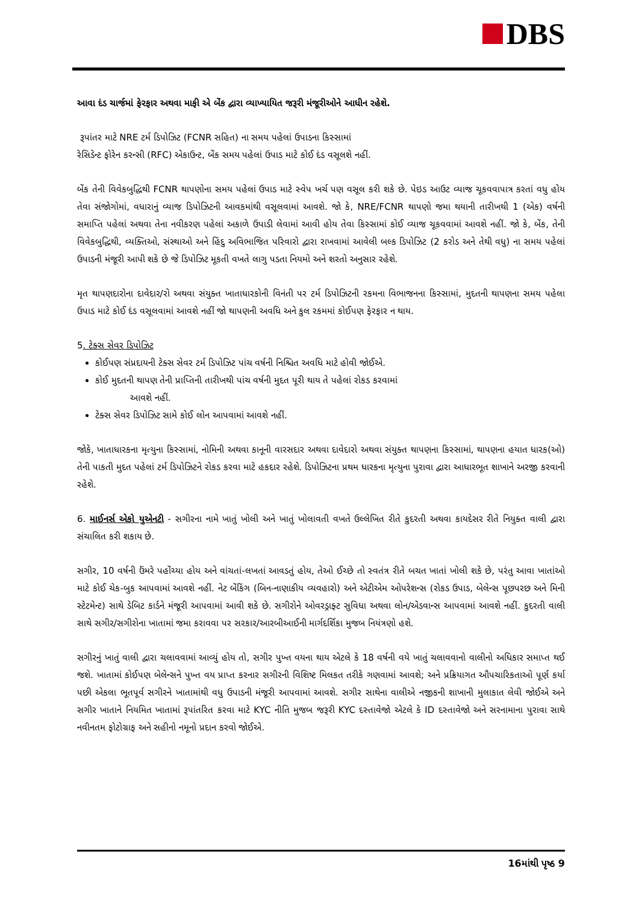DBS
આવા દંડ ચાર્જમાં ફેરફાર અથવા માફી એ બેંક દ્વારા વ્યાખ્યાયિત જરૂરી મંજૂરીઓને આધીન રહેશે.
રૂપાંતર માટે NRE ટર્મ ડિપોઝિટ (FCNR સહિત) ના સમય પહેલાં ઉપાડના કિસ્સામાં
રેસિડેન્ટ ફોરેન કરન્સી (RFC) એકાઉન્ટ, બેંક સમય પહેલાં ઉપાડ માટે કોઈ દંડ વસૂલશે નહીં.
બેંક તેની વિવેકબુદ્ધિથી FCNR થાપણોના સમય પહેલાં ઉપાડ માટે સ્વેપ ખર્ચ પણ વસૂલ કરી શકે છે. પેઇડ આઉટ વ્યાજ ચૂકવવાપાત્ર કરતાં વધુ હોય તેવા સંજોગોમાં, વધારાનું વ્યાજ ડિપોઝિટની આવકમાંથી વસૂલવામાં આવશે. જો કે, NRE/FCNR થાપણો જમા થયાની તારીખથી 1 (એક) વર્ષની સમાપ્તિ પહેલાં અથવા તેના નવીકરણ પહેલાં અકાળે ઉપાડી લેવામાં આવી હોય તેવા કિસ્સામાં કોઈ વ્યાજ ચૂકવવામાં આવશે નહીં. જો કે, બેંક, તેની વિવેકબુદ્ધિથી, વ્યક્તિઓ, સંસ્થાઓ અને હિંદુ અવિભાજિત પરિવારો દ્વારા રાખવામાં આવેલી બલ્ક ડિપોઝિટ (2 કરોડ અને તેથી વધુ) ના સમય પહેલાં ઉપાડની મંજૂરી આપી શકે છે જે ડિપોઝિટ મૂકતી વખતે લાગુ પડતા નિયમો અને શરતો અનુસાર રહેશે.
મૃત થાપણદારોના દાવેદાર/રો અથવા સંયુક્ત ખાતાધારકોની વિનંતી પર ટર્મ ડિપોઝિટની રકમના વિભાજનના કિસ્સામાં, મુદતની થાપણના સમય પહેલા ઉપાડ માટે કોઈ દંડ વસૂલવામાં આવશે નહીં જો થાપણની અવધિ અને કુલ રકમમાં કોઈપણ ફેરફાર ન થાય.
5. ટેક્સ સેવર ડિપોઝિટ
કોઈપણ સંપ્રદાયની ટેક્સ સેવર ટર્મ ડિપોઝિટ પાંચ વર્ષની નિશ્ચિત અવધિ માટે હોવી જોઈએ.
કોઈ મુદતની થાપણ તેની પ્રાપ્તિની તારીખથી પાંચ વર્ષની મુદત પૂરી થાય તે પહેલાં રોકડ કરવામાં
આવશે નહીં.
ટેક્સ સેવર ડિપોઝિટ સામે કોઈ લોન આપવામાં આવશે નહીં.
જોકે, ખાતાધારકના મૃત્યુના કિસ્સામાં, નોમિની અથવા કાનૂની વારસદાર અથવા દાવેદારો અથવા સંયુક્ત થાપણના કિસ્સામાં, થાપણના હયાત ધારક(ઓ) તેની પાકતી મુદત પહેલાં ટર્મ ડિપોઝિટને રોકડ કરવા માટે હકદાર રહેશે. ડિપોઝિટના પ્રથમ ધારકના મૃત્યુના પુરાવા દ્વારા આધારભૂત શાખાને અરજી કરવાની રહેશે.
6. માઈનર્સ એકો યુએનટી - સગીરના નામે ખાતું ખોલી અને ખાતું ખોલાવતી વખતે ઉલ્લેખિત રીતે કુદરતી અથવા કાયદેસર રીતે નિયુક્ત વાલી દ્વારા સંચાલિત કરી શકાય છે.
સગીર, 10 વર્ષની ઉંમરે પહોંચ્યા હોય અને વાંચતાં-લખતાં આવડતું હોય, તેઓ ઈચ્છે તો સ્વતંત્ર રીતે બચત ખાતાં ખોલી શકે છે, પરંતુ આવા ખાતાંઓ માટે કોઈ ચેક-બુક આપવામાં આવશે નહીં. નેટ બેંકિંગ (બિન-નાણાકીય વ્યવહારો) અને એટીએમ ઓપરેશન્સ (રોકડ ઉપાડ, બેલેન્સ પૂછપરછ અને મિની સ્ટેટમેન્ટ) સાથે ડેબિટ કાર્ડને મંજૂરી આપવામાં આવી શકે છે. સગીરોને ઓવરડ્રાફ્ટ સુવિધા અથવા લોન/એડવાન્સ આપવામાં આવશે નહીં. કુદરતી વાલી સાથે સગીર/સગીરોના ખાતામાં જમા કરાવવા પર સરકાર/આરબીઆઈની માર્ગદર્શિકા મુજબ નિયંત્રણો હશે.
સગીરનું ખાતું વાલી દ્વારા ચલાવવામાં આવ્યું હોય તો, સગીર પુખ્ત વયના થાય એટલે કે 18 વર્ષની વયે ખાતું ચલાવવાનો વાલીનો અધિકાર સમાપ્ત થઈ જશે. ખાતામાં કોઈપણ બેલેન્સને પુખ્ત વય પ્રાપ્ત કરનાર સગીરની વિશિષ્ટ મિલકત તરીકે ગણવામાં આવશે; અને પ્રક્રિયાગત ઔપચારિકતાઓ પૂર્ણ કર્યા પછી એકલા ભૂતપૂર્વ સગીરને ખાતામાંથી વધુ ઉપાડની મંજૂરી આપવામાં આવશે. સગીર સાથેના વાલીએ નજીકની શાખાની મુલાકાત લેવી જોઈએ અને સગીર ખાતાને નિયમિત ખાતામાં રૂપાંતરિત કરવા માટે KYC નીતિ મુજબ જરૂરી KYC દસ્તાવેજો એટલે કે ID દસ્તાવેજો અને સરનામાના પુરાવા સાથે નવીનતમ ફોટોગ્રાફ અને સહીનો નમૂનો પ્રદાન કરવો જોઈએ.
16માંથી પૃષ્ઠ 9